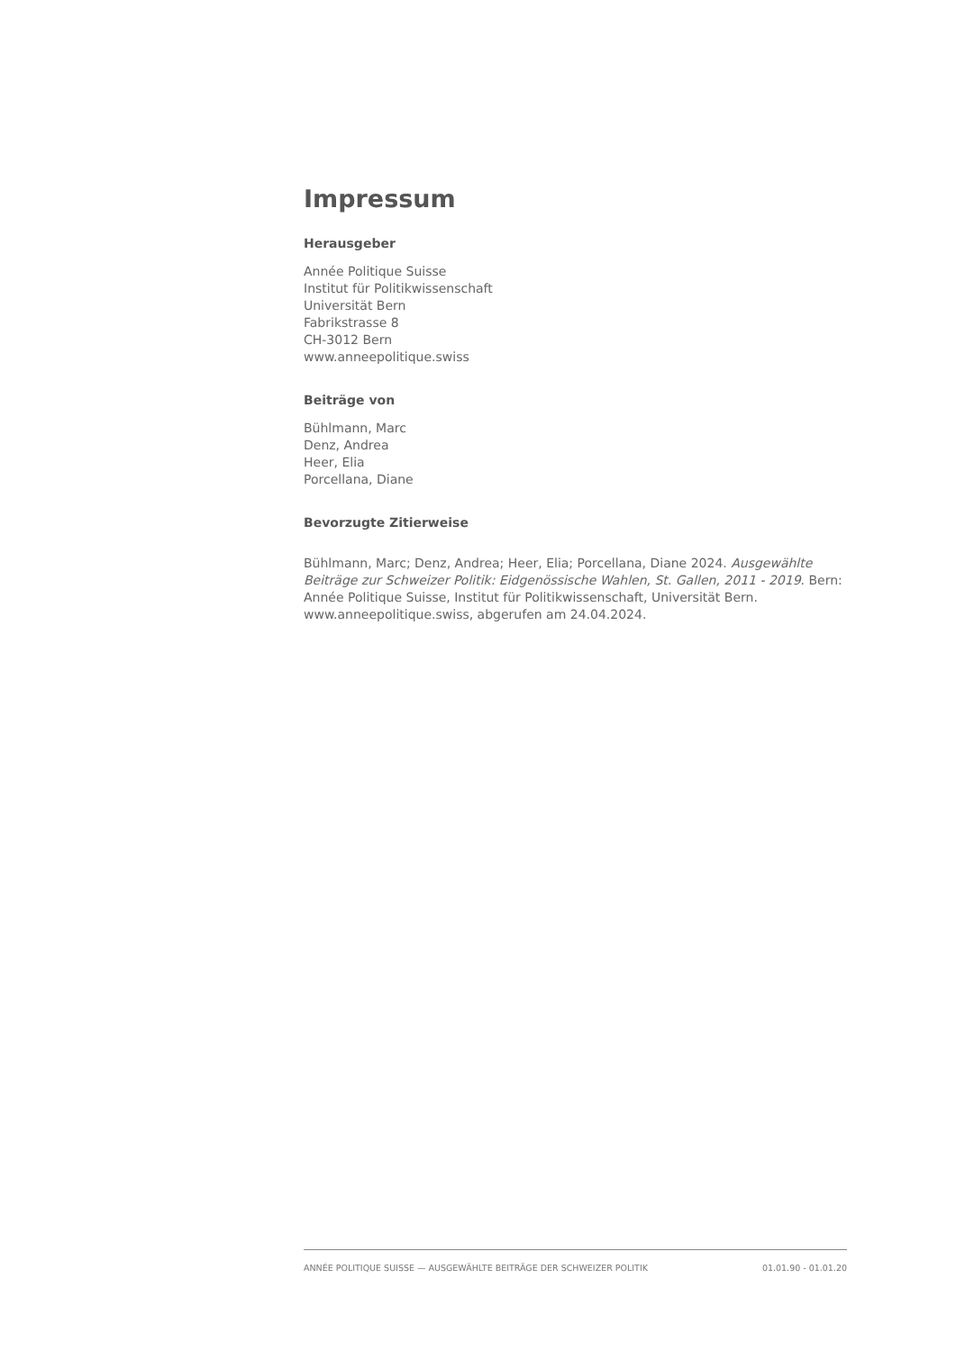Impressum
Herausgeber
Année Politique Suisse
Institut für Politikwissenschaft
Universität Bern
Fabrikstrasse 8
CH-3012 Bern
www.anneepolitique.swiss
Beiträge von
Bühlmann, Marc
Denz, Andrea
Heer, Elia
Porcellana, Diane
Bevorzugte Zitierweise
Bühlmann, Marc; Denz, Andrea; Heer, Elia; Porcellana, Diane 2024. Ausgewählte Beiträge zur Schweizer Politik: Eidgenössische Wahlen, St. Gallen, 2011 - 2019. Bern: Année Politique Suisse, Institut für Politikwissenschaft, Universität Bern. www.anneepolitique.swiss, abgerufen am 24.04.2024.
ANNÉE POLITIQUE SUISSE — AUSGEWÄHLTE BEITRÄGE DER SCHWEIZER POLITIK 01.01.90 - 01.01.20